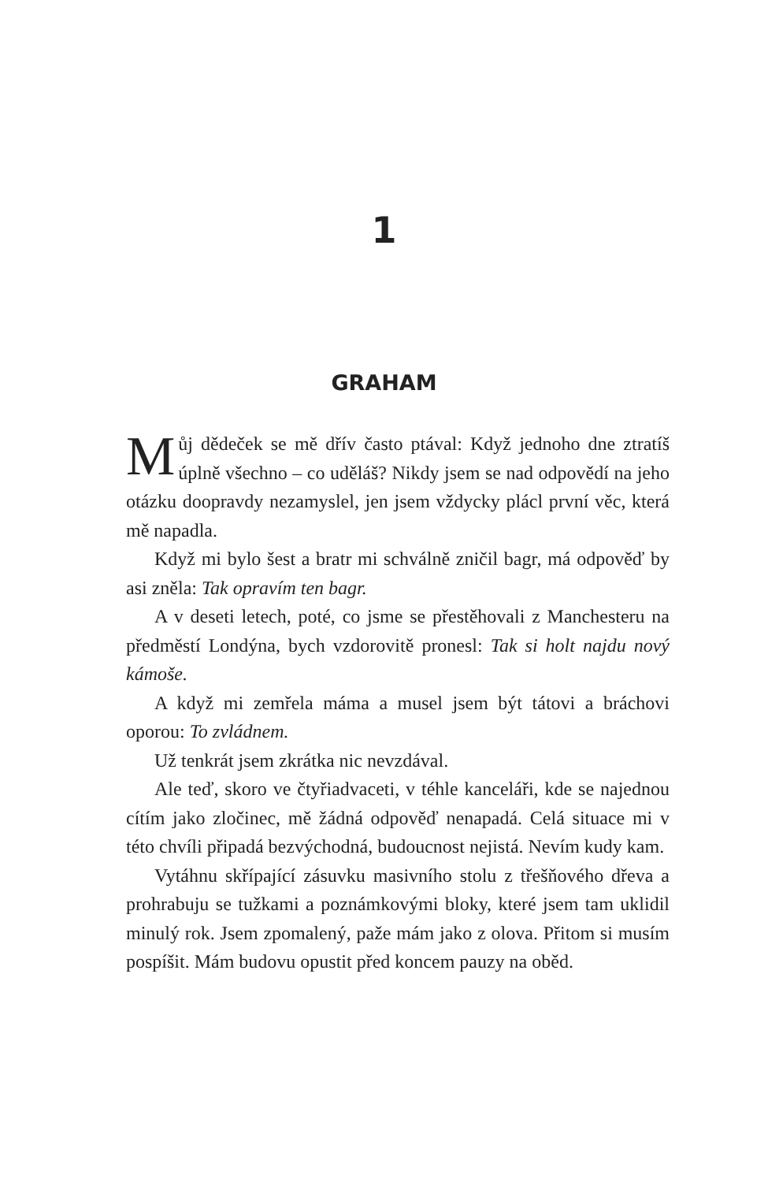1
GRAHAM
Můj dědeček se mě dřív často ptával: Když jednoho dne ztratíš úplně všechno – co uděláš? Nikdy jsem se nad odpovědí na jeho otázku doopravdy nezamyslel, jen jsem vždycky plácl první věc, která mě napadla.
Když mi bylo šest a bratr mi schválně zničil bagr, má odpověď by asi zněla: Tak opravím ten bagr.
A v deseti letech, poté, co jsme se přestěhovali z Manchesteru na předměstí Londýna, bych vzdorovitě pronesl: Tak si holt najdu nový kámoše.
A když mi zemřela máma a musel jsem být tátovi a bráchovi oporou: To zvládnem.
Už tenkrát jsem zkrátka nic nevzdával.
Ale teď, skoro ve čtyřiadvaceti, v téhle kanceláři, kde se najednou cítím jako zločinec, mě žádná odpověď nenapadá. Celá situace mi v této chvíli připadá bezvýchodná, budoucnost nejistá. Nevím kudy kam.
Vytáhnu skřípající zásuvku masivního stolu z třešňového dřeva a prohrabuju se tužkami a poznámkovými bloky, které jsem tam uklidil minulý rok. Jsem zpomalený, paže mám jako z olova. Přitom si musím pospíšit. Mám budovu opustit před koncem pauzy na oběd.